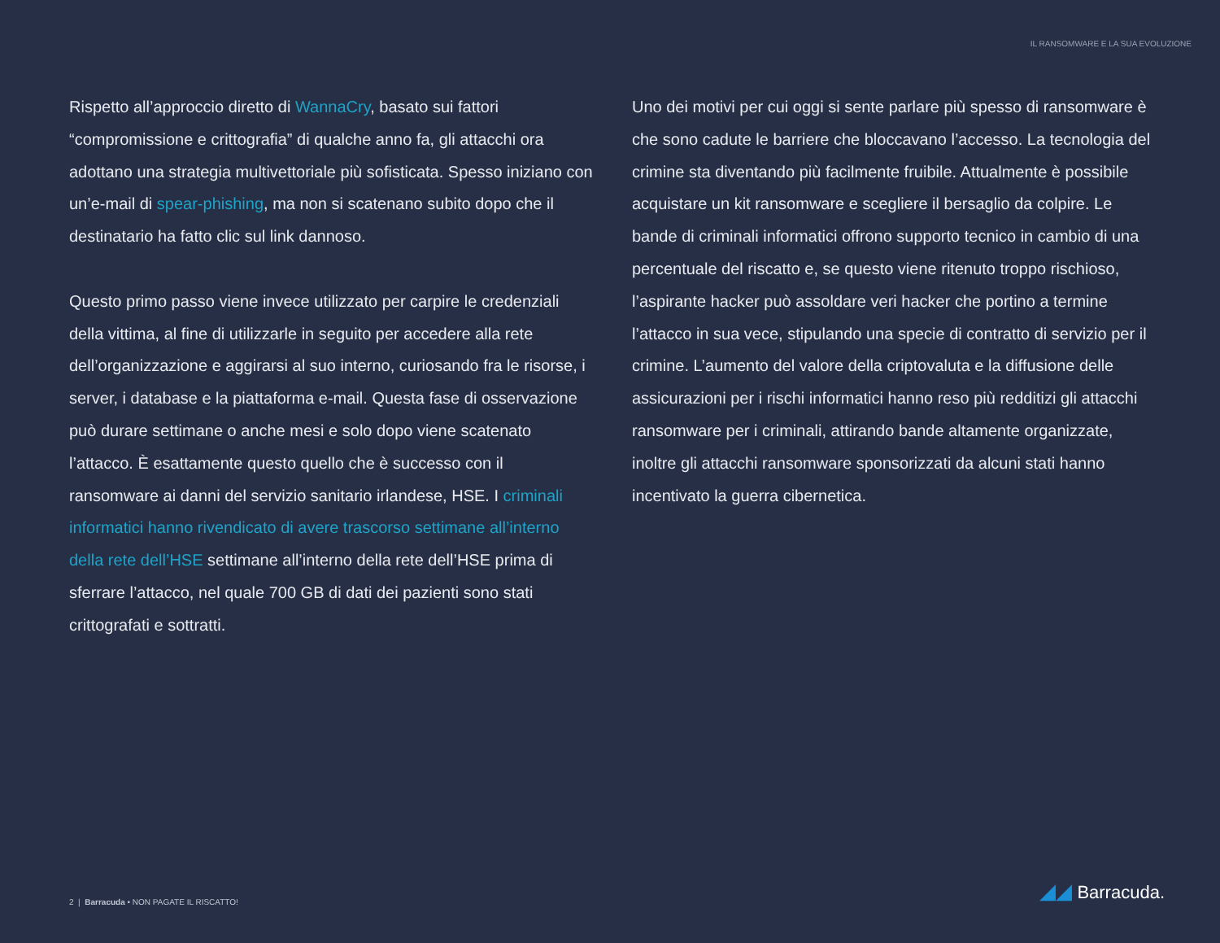IL RANSOMWARE E LA SUA EVOLUZIONE
Rispetto all’approccio diretto di WannaCry, basato sui fattori “compromissione e crittografia” di qualche anno fa, gli attacchi ora adottano una strategia multivettoriale più sofisticata. Spesso iniziano con un’e-mail di spear-phishing, ma non si scatenano subito dopo che il destinatario ha fatto clic sul link dannoso.
Questo primo passo viene invece utilizzato per carpire le credenziali della vittima, al fine di utilizzarle in seguito per accedere alla rete dell’organizzazione e aggirarsi al suo interno, curiosando fra le risorse, i server, i database e la piattaforma e-mail. Questa fase di osservazione può durare settimane o anche mesi e solo dopo viene scatenato l’attacco. È esattamente questo quello che è successo con il ransomware ai danni del servizio sanitario irlandese, HSE. I criminali informatici hanno rivendicato di avere trascorso settimane all’interno della rete dell’HSE settimane all’interno della rete dell’HSE prima di sferrare l’attacco, nel quale 700 GB di dati dei pazienti sono stati crittografati e sottratti.
Uno dei motivi per cui oggi si sente parlare più spesso di ransomware è che sono cadute le barriere che bloccavano l’accesso. La tecnologia del crimine sta diventando più facilmente fruibile. Attualmente è possibile acquistare un kit ransomware e scegliere il bersaglio da colpire. Le bande di criminali informatici offrono supporto tecnico in cambio di una percentuale del riscatto e, se questo viene ritenuto troppo rischioso, l’aspirante hacker può assoldare veri hacker che portino a termine l’attacco in sua vece, stipulando una specie di contratto di servizio per il crimine. L’aumento del valore della criptovaluta e la diffusione delle assicurazioni per i rischi informatici hanno reso più redditizi gli attacchi ransomware per i criminali, attirando bande altamente organizzate, inoltre gli attacchi ransomware sponsorizzati da alcuni stati hanno incentivato la guerra cibernetica.
2 | Barracuda • NON PAGATE IL RISCATTO!
◢◢ Barracuda.